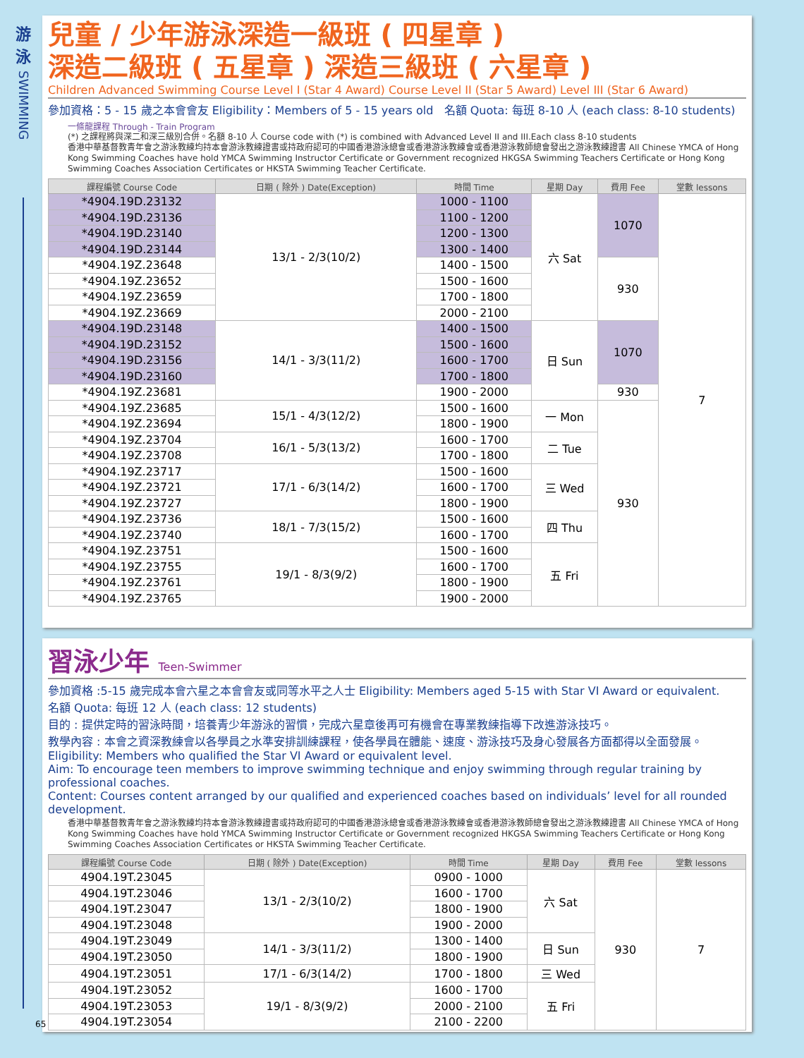游
泳
SWIMMING
兒童 / 少年游泳深造一級班 ( 四星章 )
深造二級班 ( 五星章 ) 深造三級班 ( 六星章 )
Children Advanced Swimming Course Level I (Star 4 Award) Course Level II (Star 5 Award) Level III (Star 6 Award)
參加資格：5 - 15 歲之本會會友 Eligibility：Members of 5 - 15 years old 名額 Quota: 每班 8-10 人 (each class: 8-10 students)
一條龍課程 Through - Train Program
(*) 之課程將與深二和深三級別合併。名額 8-10 人 Course code with (*) is combined with Advanced Level II and III.Each class 8-10 students
香港中華基督教青年會之游泳教練均持本會游泳教練證書或持政府認可的中國香港游泳總會或香港游泳教練會或香港游泳教師總會發出之游泳教練證書 All Chinese YMCA of Hong Kong Swimming Coaches have hold YMCA Swimming Instructor Certificate or Government recognized HKGSA Swimming Teachers Certificate or Hong Kong Swimming Coaches Association Certificates or HKSTA Swimming Teacher Certificate.
| 課程編號 Course Code | 日期 ( 除外 ) Date(Exception) | 時間 Time | 星期 Day | 費用 Fee | 堂數 lessons |
| --- | --- | --- | --- | --- | --- |
| *4904.19D.23132 | 13/1 - 2/3(10/2) | 1000 - 1100 | 六 Sat | 1070 | 7 |
| *4904.19D.23136 | | 1100 - 1200 | | | |
| *4904.19D.23140 | | 1200 - 1300 | | | |
| *4904.19D.23144 | | 1300 - 1400 | | | |
| *4904.19Z.23648 | | 1400 - 1500 | | 930 | |
| *4904.19Z.23652 | | 1500 - 1600 | | | |
| *4904.19Z.23659 | | 1700 - 1800 | | | |
| *4904.19Z.23669 | | 2000 - 2100 | | | |
| *4904.19D.23148 | 14/1 - 3/3(11/2) | 1400 - 1500 | 日 Sun | 1070 | |
| *4904.19D.23152 | | 1500 - 1600 | | | |
| *4904.19D.23156 | | 1600 - 1700 | | | |
| *4904.19D.23160 | | 1700 - 1800 | | | |
| *4904.19Z.23681 | | 1900 - 2000 | | 930 | |
| *4904.19Z.23685 | 15/1 - 4/3(12/2) | 1500 - 1600 | 一 Mon | 930 | |
| *4904.19Z.23694 | | 1800 - 1900 | | | |
| *4904.19Z.23704 | 16/1 - 5/3(13/2) | 1600 - 1700 | 二 Tue | | |
| *4904.19Z.23708 | | 1700 - 1800 | | | |
| *4904.19Z.23717 | 17/1 - 6/3(14/2) | 1500 - 1600 | 三 Wed | | |
| *4904.19Z.23721 | | 1600 - 1700 | | | |
| *4904.19Z.23727 | | 1800 - 1900 | | | |
| *4904.19Z.23736 | 18/1 - 7/3(15/2) | 1500 - 1600 | 四 Thu | | |
| *4904.19Z.23740 | | 1600 - 1700 | | | |
| *4904.19Z.23751 | 19/1 - 8/3(9/2) | 1500 - 1600 | 五 Fri | | |
| *4904.19Z.23755 | | 1600 - 1700 | | | |
| *4904.19Z.23761 | | 1800 - 1900 | | | |
| *4904.19Z.23765 | | 1900 - 2000 | | | |
習泳少年 Teen-Swimmer
參加資格 :5-15 歲完成本會六星之本會會友或同等水平之人士 Eligibility: Members aged 5-15 with Star VI Award or equivalent.
名額 Quota: 每班 12 人 (each class: 12 students)
目的 : 提供定時的習泳時間，培養青少年游泳的習慣，完成六星章後再可有機會在專業教練指導下改進游泳技巧。
教學內容 : 本會之資深教練會以各學員之水準安排訓練課程，使各學員在體能、速度、游泳技巧及身心發展各方面都得以全面發展。
Eligibility: Members who qualified the Star VI Award or equivalent level.
Aim: To encourage teen members to improve swimming technique and enjoy swimming through regular training by professional coaches.
Content: Courses content arranged by our qualified and experienced coaches based on individuals’ level for all rounded development.
香港中華基督教青年會之游泳教練均持本會游泳教練證書或持政府認可的中國香港游泳總會或香港游泳教練會或香港游泳教師總會發出之游泳教練證書 All Chinese YMCA of Hong Kong Swimming Coaches have hold YMCA Swimming Instructor Certificate or Government recognized HKGSA Swimming Teachers Certificate or Hong Kong Swimming Coaches Association Certificates or HKSTA Swimming Teacher Certificate.
| 課程編號 Course Code | 日期 ( 除外 ) Date(Exception) | 時間 Time | 星期 Day | 費用 Fee | 堂數 lessons |
| --- | --- | --- | --- | --- | --- |
| 4904.19T.23045 | 13/1 - 2/3(10/2) | 0900 - 1000 | 六 Sat | 930 | 7 |
| 4904.19T.23046 | | 1600 - 1700 | | | |
| 4904.19T.23047 | | 1800 - 1900 | | | |
| 4904.19T.23048 | | 1900 - 2000 | | | |
| 4904.19T.23049 | 14/1 - 3/3(11/2) | 1300 - 1400 | 日 Sun | | |
| 4904.19T.23050 | | 1800 - 1900 | | | |
| 4904.19T.23051 | 17/1 - 6/3(14/2) | 1700 - 1800 | 三 Wed | | |
| 4904.19T.23052 | 19/1 - 8/3(9/2) | 1600 - 1700 | 五 Fri | | |
| 4904.19T.23053 | | 2000 - 2100 | | | |
| 4904.19T.23054 | | 2100 - 2200 | | | |
65